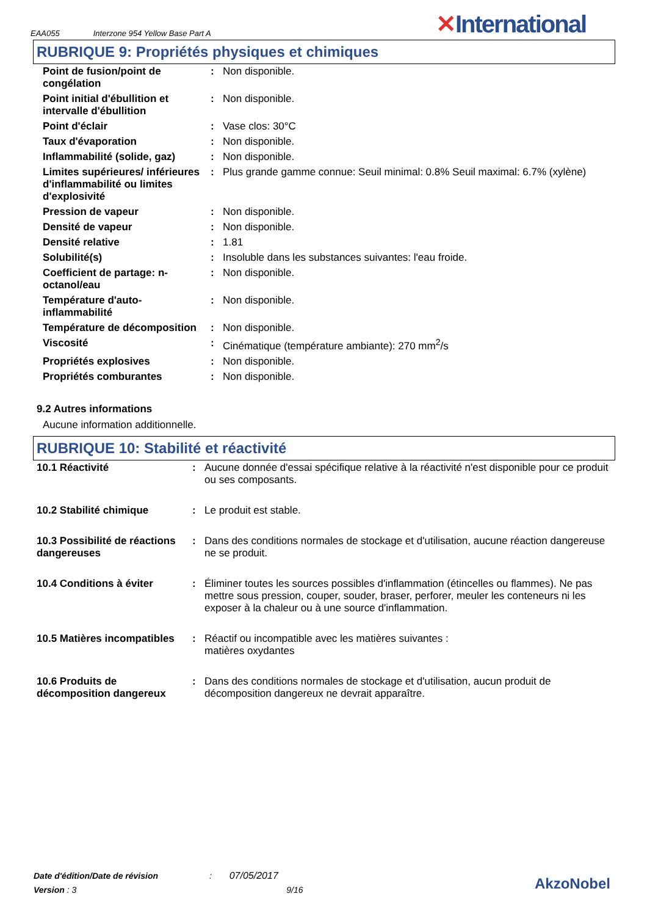EAA055 Interzone 954 Yellow Base Part A
✕International
RUBRIQUE 9: Propriétés physiques et chimiques
| Point de fusion/point de congélation | : | Non disponible. |
| Point initial d'ébullition et intervalle d'ébullition | : | Non disponible. |
| Point d'éclair | : | Vase clos: 30°C |
| Taux d'évaporation | : | Non disponible. |
| Inflammabilité (solide, gaz) | : | Non disponible. |
| Limites supérieures/ inférieures d'inflammabilité ou limites d'explosivité | : | Plus grande gamme connue: Seuil minimal: 0.8% Seuil maximal: 6.7% (xylène) |
| Pression de vapeur | : | Non disponible. |
| Densité de vapeur | : | Non disponible. |
| Densité relative | : | 1.81 |
| Solubilité(s) | : | Insoluble dans les substances suivantes: l'eau froide. |
| Coefficient de partage: n-octanol/eau | : | Non disponible. |
| Température d'auto-inflammabilité | : | Non disponible. |
| Température de décomposition | : | Non disponible. |
| Viscosité | : | Cinématique (température ambiante): 270 mm<sup>2</sup>/s |
| Propriétés explosives | : | Non disponible. |
| Propriétés comburantes | : | Non disponible. |
9.2 Autres informations
Aucune information additionnelle.
RUBRIQUE 10: Stabilité et réactivité
| 10.1 Réactivité | : | Aucune donnée d'essai spécifique relative à la réactivité n'est disponible pour ce produit ou ses composants. |
| 10.2 Stabilité chimique | : | Le produit est stable. |
| 10.3 Possibilité de réactions dangereuses | : | Dans des conditions normales de stockage et d'utilisation, aucune réaction dangereuse ne se produit. |
| 10.4 Conditions à éviter | : | Éliminer toutes les sources possibles d'inflammation (étincelles ou flammes). Ne pas mettre sous pression, couper, souder, braser, perforer, meuler les conteneurs ni les exposer à la chaleur ou à une source d'inflammation. |
| 10.5 Matières incompatibles | : | Réactif ou incompatible avec les matières suivantes : matières oxydantes |
| 10.6 Produits de décomposition dangereux | : | Dans des conditions normales de stockage et d'utilisation, aucun produit de décomposition dangereux ne devrait apparaître. |
Date d'édition/Date de révision : 07/05/2017
Version : 3 9/16
AkzoNobel